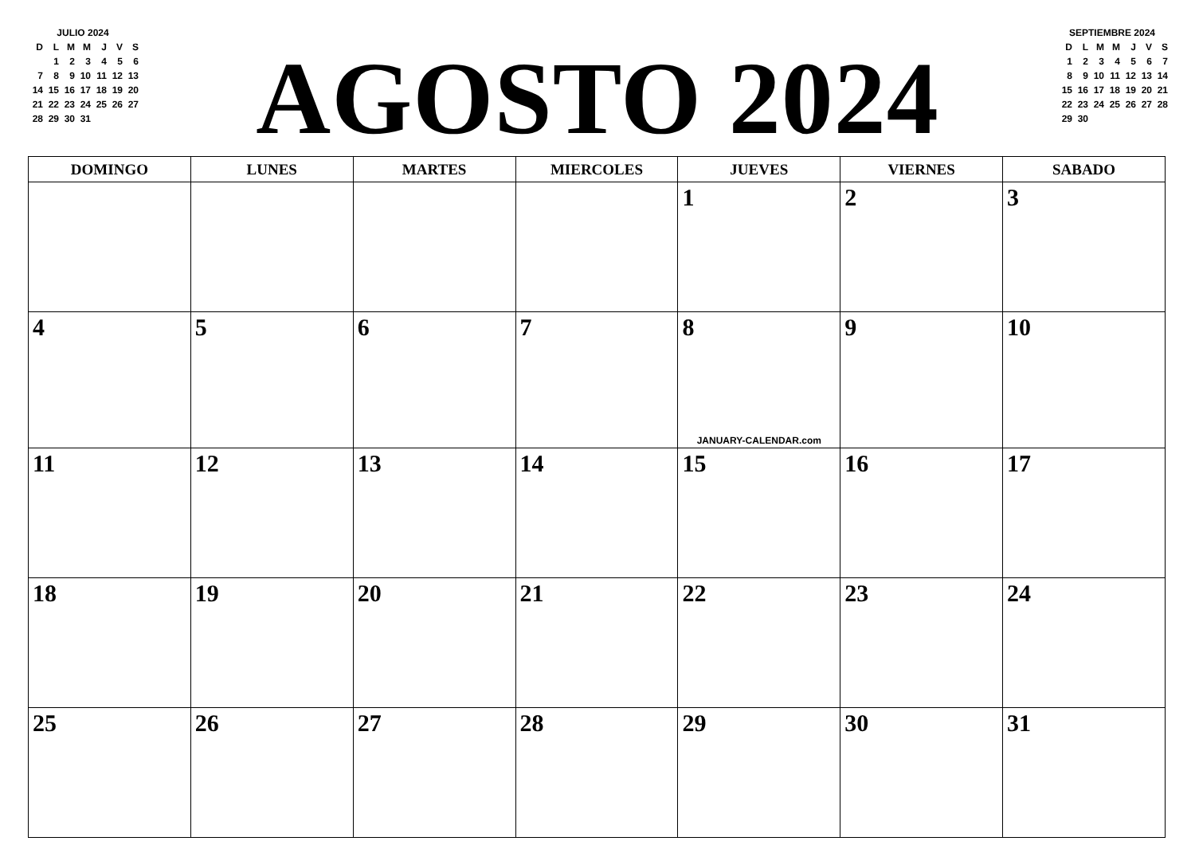JULIO 2024
| D | L | M | M | J | V | S |
| | 1 | 2 | 3 | 4 | 5 | 6 |
| 7 | 8 | 9 | 10 | 11 | 12 | 13 |
| 14 | 15 | 16 | 17 | 18 | 19 | 20 |
| 21 | 22 | 23 | 24 | 25 | 26 | 27 |
| 28 | 29 | 30 | 31 | | | |
AGOSTO 2024
SEPTIEMBRE 2024
| D | L | M | M | J | V | S |
| 1 | 2 | 3 | 4 | 5 | 6 | 7 |
| 8 | 9 | 10 | 11 | 12 | 13 | 14 |
| 15 | 16 | 17 | 18 | 19 | 20 | 21 |
| 22 | 23 | 24 | 25 | 26 | 27 | 28 |
| 29 | 30 | | | | | |
| DOMINGO | LUNES | MARTES | MIERCOLES | JUEVES | VIERNES | SABADO |
| --- | --- | --- | --- | --- | --- | --- |
| | | | | 1 | 2 | 3 |
| 4 | 5 | 6 | 7 | 8 JANUARY-CALENDAR.com | 9 | 10 |
| 11 | 12 | 13 | 14 | 15 | 16 | 17 |
| 18 | 19 | 20 | 21 | 22 | 23 | 24 |
| 25 | 26 | 27 | 28 | 29 | 30 | 31 |